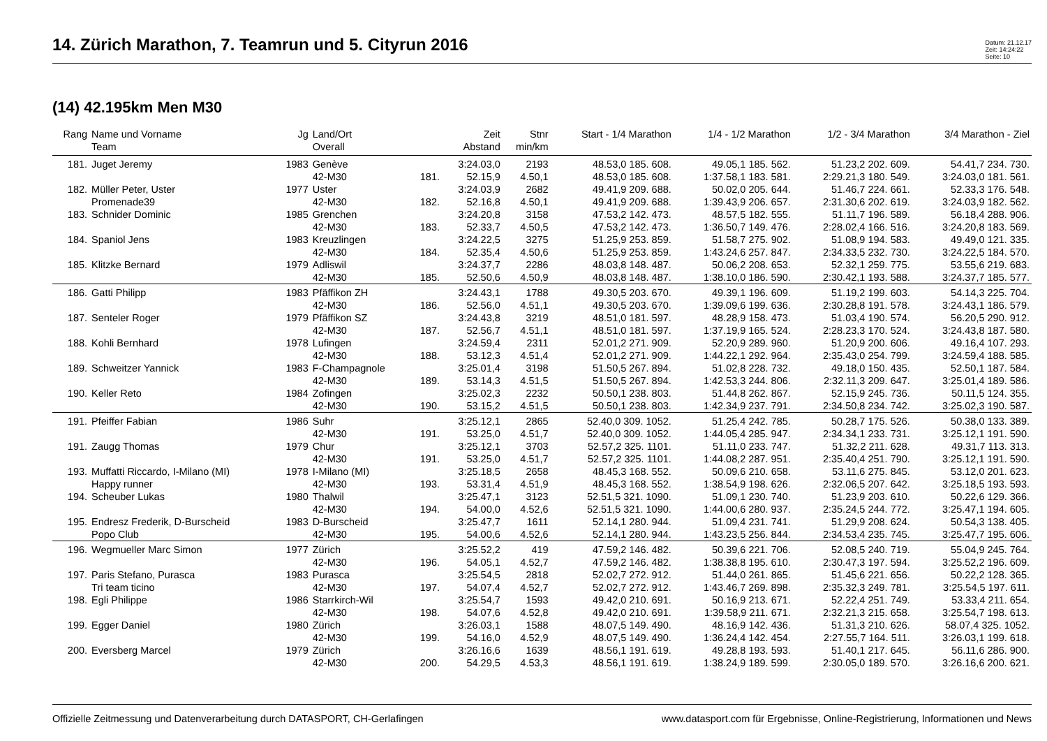14. Zürich Marathon, 7. Teamrun und 5. Cityrun 2016
Datum: 21.12.17
Zeit: 14:24:22
Seite: 10
(14) 42.195km Men M30
| Rang | Name und Vorname Team | Jg | Land/Ort Overall | | Zeit Abstand | Stnr min/km | Start - 1/4 Marathon | 1/4 - 1/2 Marathon | 1/2 - 3/4 Marathon | 3/4 Marathon - Ziel |
| --- | --- | --- | --- | --- | --- | --- | --- | --- | --- | --- |
| 181. | Juget Jeremy | 1983 | Genève | | 3:24.03,0 | 2193 | 48.53,0 185. 608. | 49.05,1 185. 562. | 51.23,2 202. 609. | 54.41,7 234. 730. |
| | | | 42-M30 | 181. | 52.15,9 | 4.50,1 | 48.53,0 185. 608. | 1:37.58,1 183. 581. | 2:29.21,3 180. 549. | 3:24.03,0 181. 561. |
| 182. | Müller Peter, Uster | 1977 | Uster | | 3:24.03,9 | 2682 | 49.41,9 209. 688. | 50.02,0 205. 644. | 51.46,7 224. 661. | 52.33,3 176. 548. |
| | Promenade39 | | 42-M30 | 182. | 52.16,8 | 4.50,1 | 49.41,9 209. 688. | 1:39.43,9 206. 657. | 2:31.30,6 202. 619. | 3:24.03,9 182. 562. |
| 183. | Schnider Dominic | 1985 | Grenchen | | 3:24.20,8 | 3158 | 47.53,2 142. 473. | 48.57,5 182. 555. | 51.11,7 196. 589. | 56.18,4 288. 906. |
| | | | 42-M30 | 183. | 52.33,7 | 4.50,5 | 47.53,2 142. 473. | 1:36.50,7 149. 476. | 2:28.02,4 166. 516. | 3:24.20,8 183. 569. |
| 184. | Spaniol Jens | 1983 | Kreuzlingen | | 3:24.22,5 | 3275 | 51.25,9 253. 859. | 51.58,7 275. 902. | 51.08,9 194. 583. | 49.49,0 121. 335. |
| | | | 42-M30 | 184. | 52.35,4 | 4.50,6 | 51.25,9 253. 859. | 1:43.24,6 257. 847. | 2:34.33,5 232. 730. | 3:24.22,5 184. 570. |
| 185. | Klitzke Bernard | 1979 | Adliswil | | 3:24.37,7 | 2286 | 48.03,8 148. 487. | 50.06,2 208. 653. | 52.32,1 259. 775. | 53.55,6 219. 683. |
| | | | 42-M30 | 185. | 52.50,6 | 4.50,9 | 48.03,8 148. 487. | 1:38.10,0 186. 590. | 2:30.42,1 193. 588. | 3:24.37,7 185. 577. |
| 186. | Gatti Philipp | 1983 | Pfäffikon ZH | | 3:24.43,1 | 1788 | 49.30,5 203. 670. | 49.39,1 196. 609. | 51.19,2 199. 603. | 54.14,3 225. 704. |
| | | | 42-M30 | 186. | 52.56,0 | 4.51,1 | 49.30,5 203. 670. | 1:39.09,6 199. 636. | 2:30.28,8 191. 578. | 3:24.43,1 186. 579. |
| 187. | Senteler Roger | 1979 | Pfäffikon SZ | | 3:24.43,8 | 3219 | 48.51,0 181. 597. | 48.28,9 158. 473. | 51.03,4 190. 574. | 56.20,5 290. 912. |
| | | | 42-M30 | 187. | 52.56,7 | 4.51,1 | 48.51,0 181. 597. | 1:37.19,9 165. 524. | 2:28.23,3 170. 524. | 3:24.43,8 187. 580. |
| 188. | Kohli Bernhard | 1978 | Lufingen | | 3:24.59,4 | 2311 | 52.01,2 271. 909. | 52.20,9 289. 960. | 51.20,9 200. 606. | 49.16,4 107. 293. |
| | | | 42-M30 | 188. | 53.12,3 | 4.51,4 | 52.01,2 271. 909. | 1:44.22,1 292. 964. | 2:35.43,0 254. 799. | 3:24.59,4 188. 585. |
| 189. | Schweitzer Yannick | 1983 | F-Champagnole | | 3:25.01,4 | 3198 | 51.50,5 267. 894. | 51.02,8 228. 732. | 49.18,0 150. 435. | 52.50,1 187. 584. |
| | | | 42-M30 | 189. | 53.14,3 | 4.51,5 | 51.50,5 267. 894. | 1:42.53,3 244. 806. | 2:32.11,3 209. 647. | 3:25.01,4 189. 586. |
| 190. | Keller Reto | 1984 | Zofingen | | 3:25.02,3 | 2232 | 50.50,1 238. 803. | 51.44,8 262. 867. | 52.15,9 245. 736. | 50.11,5 124. 355. |
| | | | 42-M30 | 190. | 53.15,2 | 4.51,5 | 50.50,1 238. 803. | 1:42.34,9 237. 791. | 2:34.50,8 234. 742. | 3:25.02,3 190. 587. |
| 191. | Pfeiffer Fabian | 1986 | Suhr | | 3:25.12,1 | 2865 | 52.40,0 309. 1052. | 51.25,4 242. 785. | 50.28,7 175. 526. | 50.38,0 133. 389. |
| | | | 42-M30 | 191. | 53.25,0 | 4.51,7 | 52.40,0 309. 1052. | 1:44.05,4 285. 947. | 2:34.34,1 233. 731. | 3:25.12,1 191. 590. |
| 191. | Zaugg Thomas | 1979 | Chur | | 3:25.12,1 | 3703 | 52.57,2 325. 1101. | 51.11,0 233. 747. | 51.32,2 211. 628. | 49.31,7 113. 313. |
| | | | 42-M30 | 191. | 53.25,0 | 4.51,7 | 52.57,2 325. 1101. | 1:44.08,2 287. 951. | 2:35.40,4 251. 790. | 3:25.12,1 191. 590. |
| 193. | Muffatti Riccardo, I-Milano (MI) | 1978 | I-Milano (MI) | | 3:25.18,5 | 2658 | 48.45,3 168. 552. | 50.09,6 210. 658. | 53.11,6 275. 845. | 53.12,0 201. 623. |
| | Happy runner | | 42-M30 | 193. | 53.31,4 | 4.51,9 | 48.45,3 168. 552. | 1:38.54,9 198. 626. | 2:32.06,5 207. 642. | 3:25.18,5 193. 593. |
| 194. | Scheuber Lukas | 1980 | Thalwil | | 3:25.47,1 | 3123 | 52.51,5 321. 1090. | 51.09,1 230. 740. | 51.23,9 203. 610. | 50.22,6 129. 366. |
| | | | 42-M30 | 194. | 54.00,0 | 4.52,6 | 52.51,5 321. 1090. | 1:44.00,6 280. 937. | 2:35.24,5 244. 772. | 3:25.47,1 194. 605. |
| 195. | Endresz Frederik, D-Burscheid | 1983 | D-Burscheid | | 3:25.47,7 | 1611 | 52.14,1 280. 944. | 51.09,4 231. 741. | 51.29,9 208. 624. | 50.54,3 138. 405. |
| | Popo Club | | 42-M30 | 195. | 54.00,6 | 4.52,6 | 52.14,1 280. 944. | 1:43.23,5 256. 844. | 2:34.53,4 235. 745. | 3:25.47,7 195. 606. |
| 196. | Wegmueller Marc Simon | 1977 | Zürich | | 3:25.52,2 | 419 | 47.59,2 146. 482. | 50.39,6 221. 706. | 52.08,5 240. 719. | 55.04,9 245. 764. |
| | | | 42-M30 | 196. | 54.05,1 | 4.52,7 | 47.59,2 146. 482. | 1:38.38,8 195. 610. | 2:30.47,3 197. 594. | 3:25.52,2 196. 609. |
| 197. | Paris Stefano, Purasca | 1983 | Purasca | | 3:25.54,5 | 2818 | 52.02,7 272. 912. | 51.44,0 261. 865. | 51.45,6 221. 656. | 50.22,2 128. 365. |
| | Tri team ticino | | 42-M30 | 197. | 54.07,4 | 4.52,7 | 52.02,7 272. 912. | 1:43.46,7 269. 898. | 2:35.32,3 249. 781. | 3:25.54,5 197. 611. |
| 198. | Egli Philippe | 1986 | Starrkirch-Wil | | 3:25.54,7 | 1593 | 49.42,0 210. 691. | 50.16,9 213. 671. | 52.22,4 251. 749. | 53.33,4 211. 654. |
| | | | 42-M30 | 198. | 54.07,6 | 4.52,8 | 49.42,0 210. 691. | 1:39.58,9 211. 671. | 2:32.21,3 215. 658. | 3:25.54,7 198. 613. |
| 199. | Egger Daniel | 1980 | Zürich | | 3:26.03,1 | 1588 | 48.07,5 149. 490. | 48.16,9 142. 436. | 51.31,3 210. 626. | 58.07,4 325. 1052. |
| | | | 42-M30 | 199. | 54.16,0 | 4.52,9 | 48.07,5 149. 490. | 1:36.24,4 142. 454. | 2:27.55,7 164. 511. | 3:26.03,1 199. 618. |
| 200. | Eversberg Marcel | 1979 | Zürich | | 3:26.16,6 | 1639 | 48.56,1 191. 619. | 49.28,8 193. 593. | 51.40,1 217. 645. | 56.11,6 286. 900. |
| | | | 42-M30 | 200. | 54.29,5 | 4.53,3 | 48.56,1 191. 619. | 1:38.24,9 189. 599. | 2:30.05,0 189. 570. | 3:26.16,6 200. 621. |
Offizielle Zeitmessung und Datenverarbeitung durch DATASPORT, CH-Gerlafingen www.datasport.com für Ergebnisse, Online-Registrierung, Informationen und News